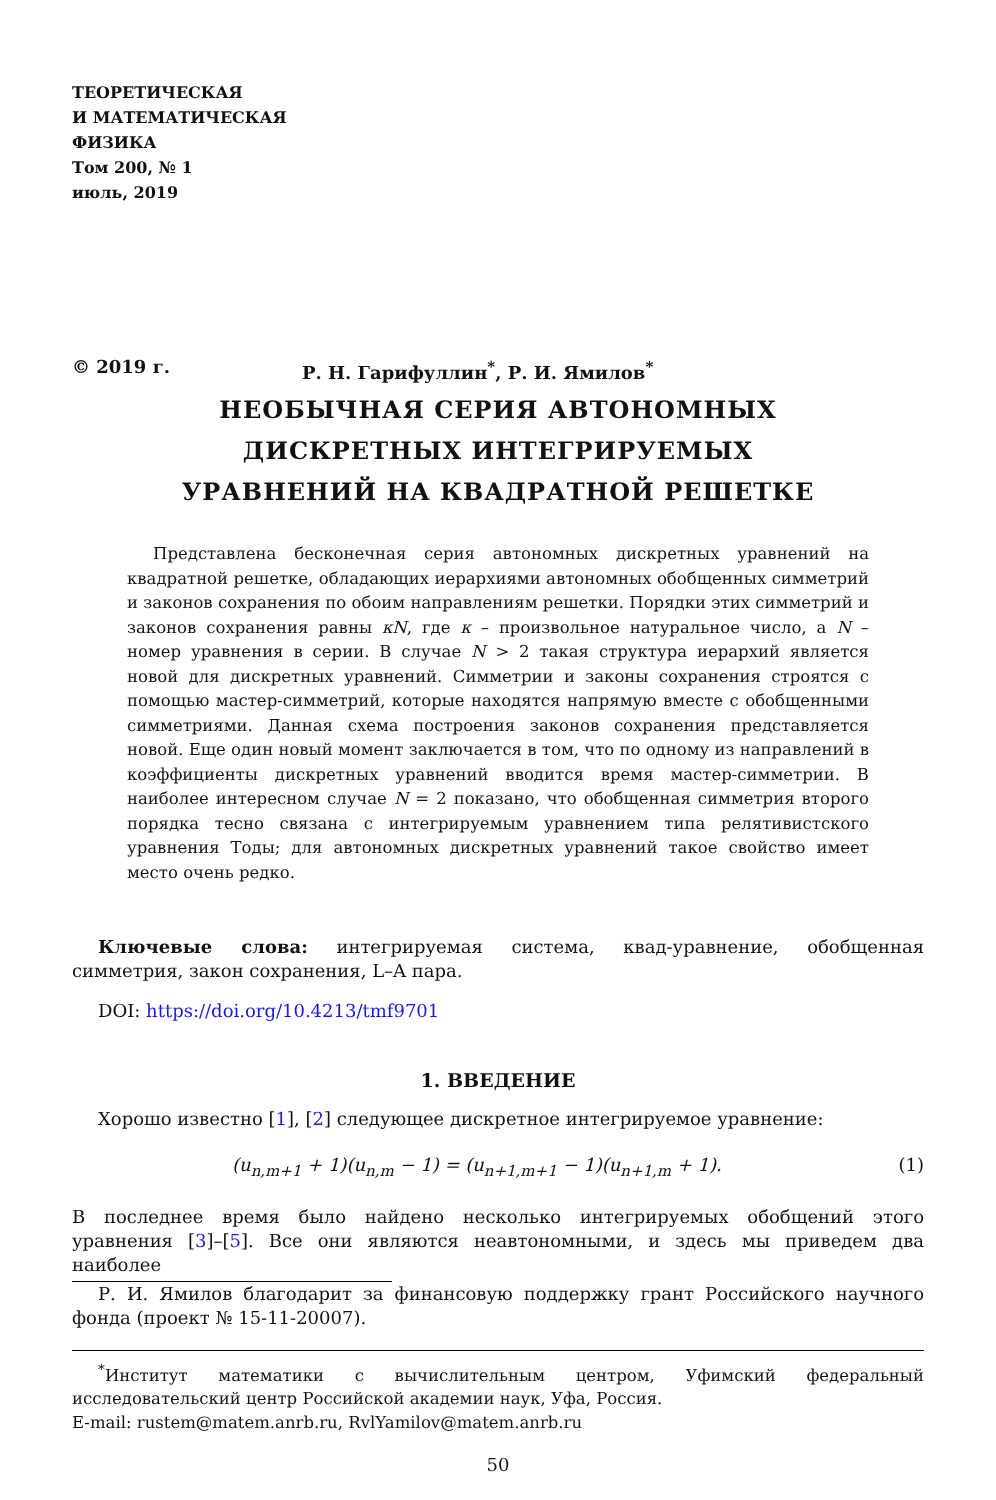ТЕОРЕТИЧЕСКАЯ
И МАТЕМАТИЧЕСКАЯ
ФИЗИКА
Том 200, № 1
июль, 2019
© 2019 г. Р. Н. Гарифуллин<sup>*</sup>, Р. И. Ямилов<sup>*</sup>
НЕОБЫЧНАЯ СЕРИЯ АВТОНОМНЫХ
ДИСКРЕТНЫХ ИНТЕГРИРУЕМЫХ
УРАВНЕНИЙ НА КВАДРАТНОЙ РЕШЕТКЕ
Представлена бесконечная серия автономных дискретных уравнений на квадратной решетке, обладающих иерархиями автономных обобщенных симметрий и законов сохранения по обоим направлениям решетки. Порядки этих симметрий и законов сохранения равны κN, где κ – произвольное натуральное число, а N – номер уравнения в серии. В случае N > 2 такая структура иерархий является новой для дискретных уравнений. Симметрии и законы сохранения строятся с помощью мастер-симметрий, которые находятся напрямую вместе с обобщенными симметриями. Данная схема построения законов сохранения представляется новой. Еще один новый момент заключается в том, что по одному из направлений в коэффициенты дискретных уравнений вводится время мастер-симметрии. В наиболее интересном случае N = 2 показано, что обобщенная симметрия второго порядка тесно связана с интегрируемым уравнением типа релятивистского уравнения Тоды; для автономных дискретных уравнений такое свойство имеет место очень редко.
Ключевые слова: интегрируемая система, квад-уравнение, обобщенная симметрия, закон сохранения, L–A пара.
DOI: https://doi.org/10.4213/tmf9701
1. ВВЕДЕНИЕ
Хорошо известно [1], [2] следующее дискретное интегрируемое уравнение:
(u<sub>n,m+1</sub> + 1)(u<sub>n,m</sub> − 1) = (u<sub>n+1,m+1</sub> − 1)(u<sub>n+1,m</sub> + 1). (1)
В последнее время было найдено несколько интегрируемых обобщений этого уравнения [3]–[5]. Все они являются неавтономными, и здесь мы приведем два наиболее
Р. И. Ямилов благодарит за финансовую поддержку грант Российского научного фонда (проект № 15-11-20007).
<sup>*</sup> Институт математики с вычислительным центром, Уфимский федеральный исследовательский центр Российской академии наук, Уфа, Россия.
E-mail: rustem@matem.anrb.ru, RvlYamilov@matem.anrb.ru
50